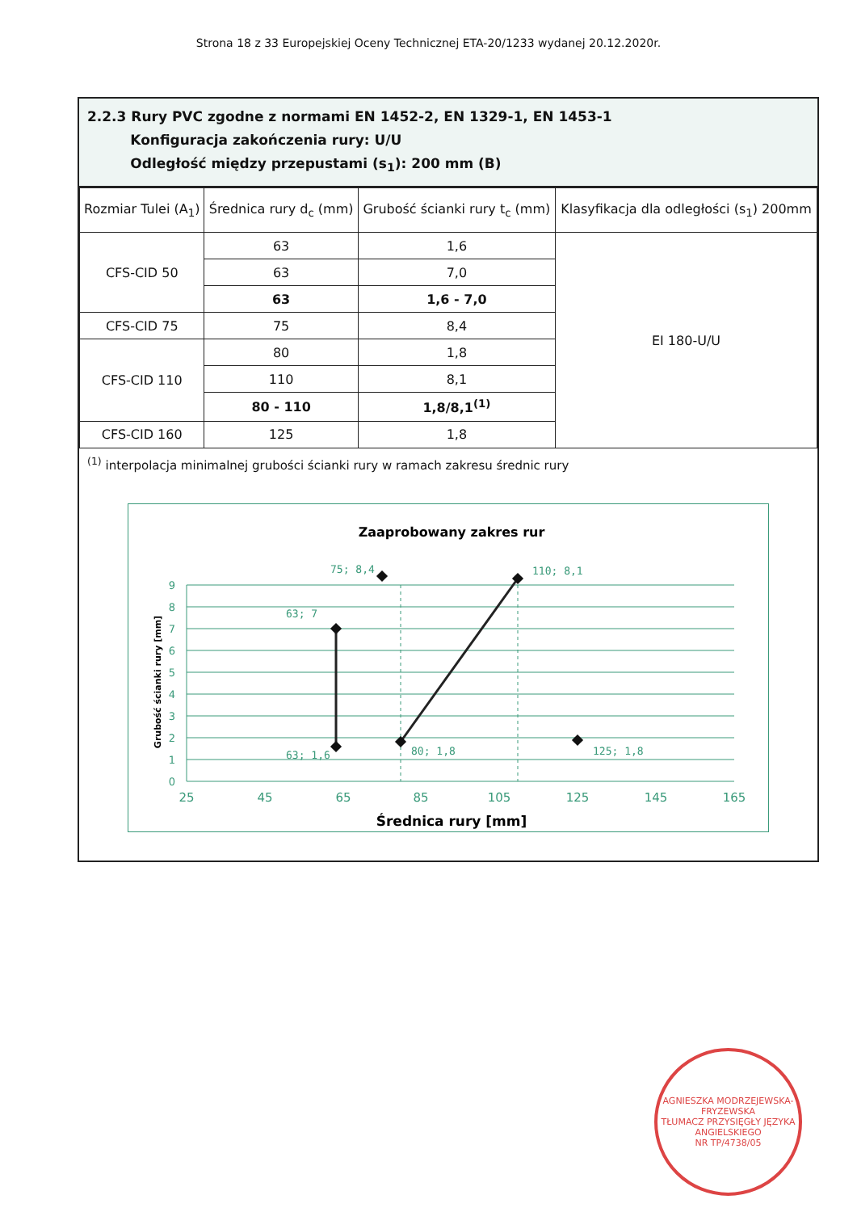Strona 18 z 33 Europejskiej Oceny Technicznej ETA-20/1233 wydanej 20.12.2020r.
2.2.3 Rury PVC zgodne z normami EN 1452-2, EN 1329-1, EN 1453-1
Konfiguracja zakończenia rury: U/U
Odległość między przepustami (s<sub>1</sub>): 200 mm (B)
| Rozmiar Tulei (A<sub>1</sub>) | Średnica rury d<sub>c</sub> (mm) | Grubość ścianki rury t<sub>c</sub> (mm) | Klasyfikacja dla odległości (s<sub>1</sub>) 200mm |
| --- | --- | --- | --- |
| CFS-CID 50 | 63 | 1,6 | EI 180-U/U |
| | 63 | 7,0 | |
| | 63 | 1,6 - 7,0 | |
| CFS-CID 75 | 75 | 8,4 | |
| CFS-CID 110 | 80 | 1,8 | |
| | 110 | 8,1 | |
| | 80 - 110 | 1,8/8,1<sup>(1)</sup> | |
| CFS-CID 160 | 125 | 1,8 | |
<sup>(1)</sup> interpolacja minimalnej grubości ścianki rury w ramach zakresu średnic rury
Zaaprobowany zakres rur
0
1
2
3
4
5
6
7
8
9
25
45
65
85
105
125
145
165
63; 7
63; 1,6
75; 8,4
80; 1,8
110; 8,1
125; 1,8
Grubość ścianki rury [mm]
Średnica rury [mm]
AGNIESZKA MODRZEJEWSKA-FRYZEWSKA
TŁUMACZ PRZYSIĘGŁY JĘZYKA ANGIELSKIEGO
NR TP/4738/05